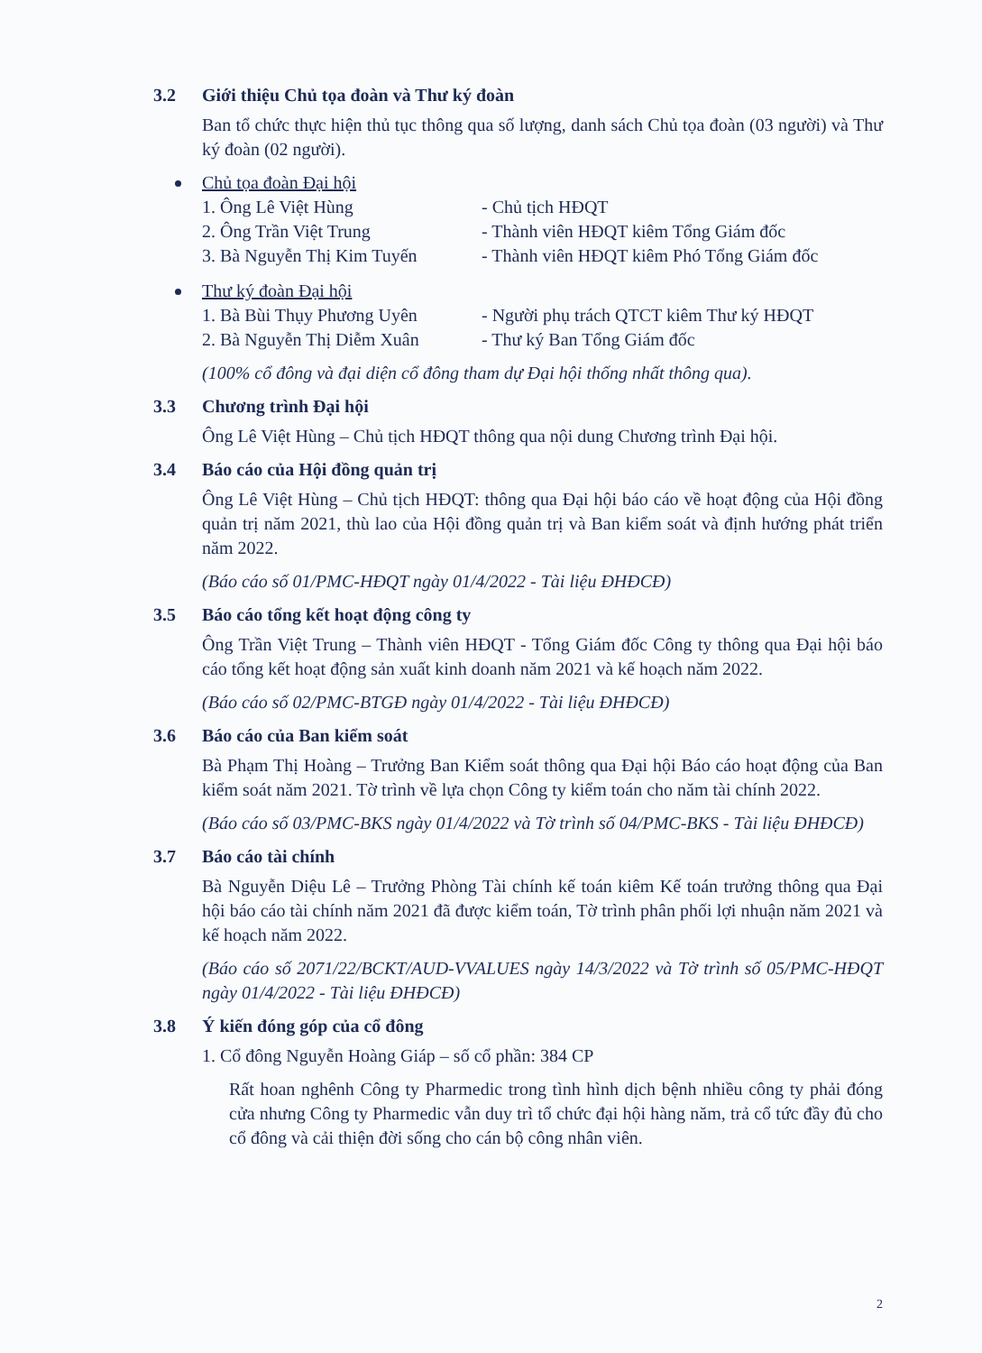3.2 Giới thiệu Chủ tọa đoàn và Thư ký đoàn
Ban tổ chức thực hiện thủ tục thông qua số lượng, danh sách Chủ tọa đoàn (03 người) và Thư ký đoàn (02 người).
Chủ tọa đoàn Đại hội
1. Ông Lê Việt Hùng - Chủ tịch HĐQT
2. Ông Trần Việt Trung - Thành viên HĐQT kiêm Tổng Giám đốc
3. Bà Nguyễn Thị Kim Tuyến
- Thành viên HĐQT kiêm Phó Tổng Giám đốc
Thư ký đoàn Đại hội
1. Bà Bùi Thụy Phương Uyên
- Người phụ trách QTCT kiêm Thư ký HĐQT
2. Bà Nguyễn Thị Diễm Xuân
- Thư ký Ban Tổng Giám đốc
(100% cổ đông và đại diện cổ đông tham dự Đại hội thống nhất thông qua).
3.3 Chương trình Đại hội
Ông Lê Việt Hùng – Chủ tịch HĐQT thông qua nội dung Chương trình Đại hội.
3.4 Báo cáo của Hội đồng quản trị
Ông Lê Việt Hùng – Chủ tịch HĐQT: thông qua Đại hội báo cáo về hoạt động của Hội đồng quản trị năm 2021, thù lao của Hội đồng quản trị và Ban kiểm soát và định hướng phát triển năm 2022.
(Báo cáo số 01/PMC-HĐQT ngày 01/4/2022 - Tài liệu ĐHĐCĐ)
3.5 Báo cáo tổng kết hoạt động công ty
Ông Trần Việt Trung – Thành viên HĐQT - Tổng Giám đốc Công ty thông qua Đại hội báo cáo tổng kết hoạt động sản xuất kinh doanh năm 2021 và kế hoạch năm 2022.
(Báo cáo số 02/PMC-BTGĐ ngày 01/4/2022 - Tài liệu ĐHĐCĐ)
3.6 Báo cáo của Ban kiểm soát
Bà Phạm Thị Hoàng – Trưởng Ban Kiểm soát thông qua Đại hội Báo cáo hoạt động của Ban kiểm soát năm 2021. Tờ trình về lựa chọn Công ty kiểm toán cho năm tài chính 2022.
(Báo cáo số 03/PMC-BKS ngày 01/4/2022 và Tờ trình số 04/PMC-BKS - Tài liệu ĐHĐCĐ)
3.7 Báo cáo tài chính
Bà Nguyễn Diệu Lê – Trưởng Phòng Tài chính kế toán kiêm Kế toán trưởng thông qua Đại hội báo cáo tài chính năm 2021 đã được kiểm toán, Tờ trình phân phối lợi nhuận năm 2021 và kế hoạch năm 2022.
(Báo cáo số 2071/22/BCKT/AUD-VVALUES ngày 14/3/2022 và Tờ trình số 05/PMC-HĐQT ngày 01/4/2022 - Tài liệu ĐHĐCĐ)
3.8 Ý kiến đóng góp của cổ đông
1. Cổ đông Nguyễn Hoàng Giáp – số cổ phần: 384 CP
Rất hoan nghênh Công ty Pharmedic trong tình hình dịch bệnh nhiều công ty phải đóng cửa nhưng Công ty Pharmedic vẫn duy trì tổ chức đại hội hàng năm, trả cổ tức đầy đủ cho cổ đông và cải thiện đời sống cho cán bộ công nhân viên.
2